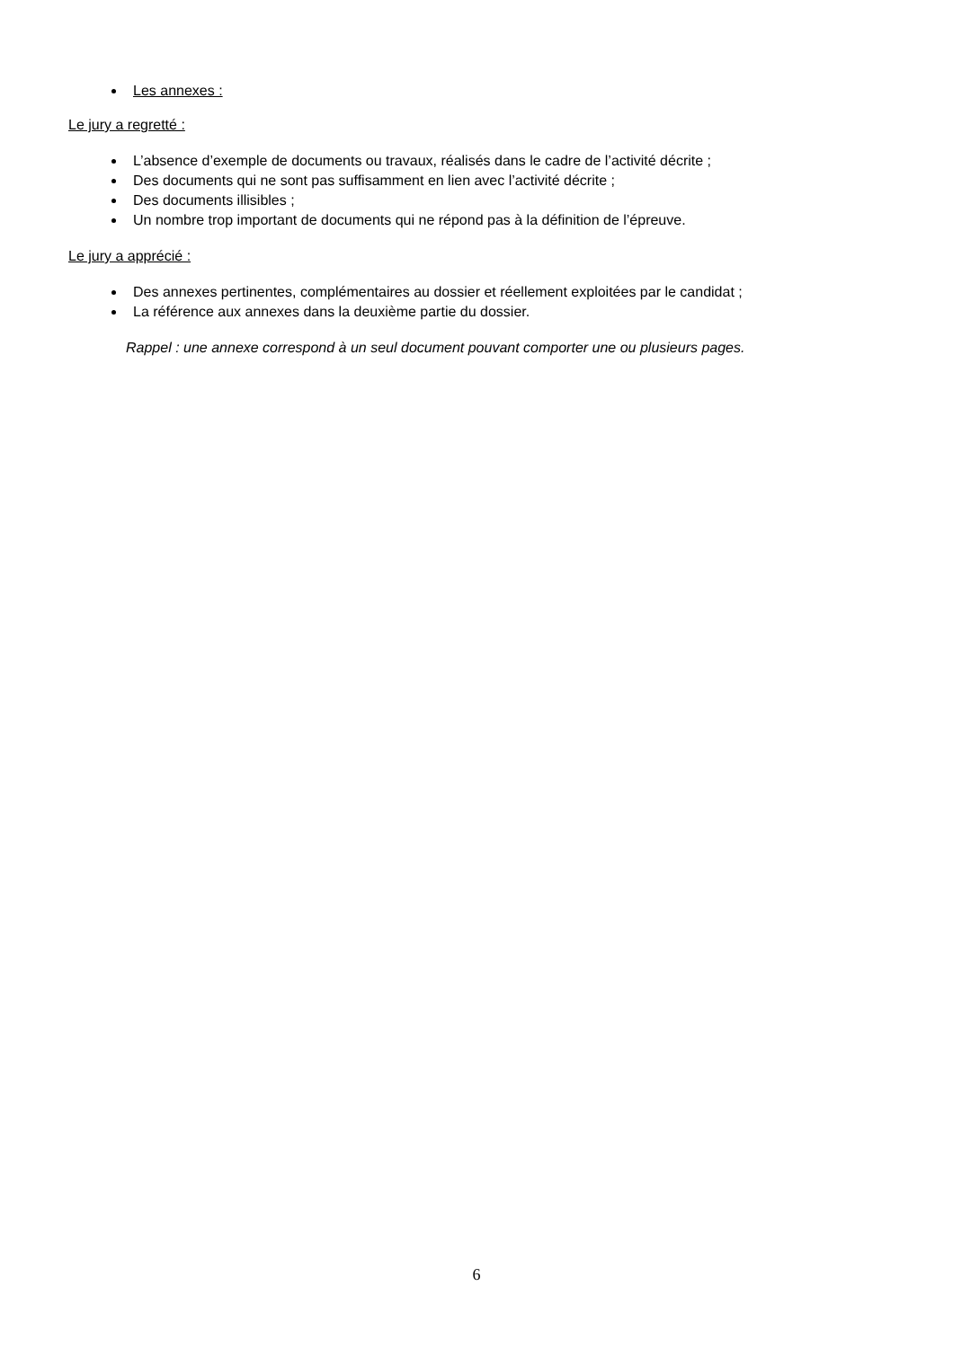Les annexes :
Le jury a regretté :
L’absence d’exemple de documents ou travaux, réalisés dans le cadre de l’activité décrite ;
Des documents qui ne sont pas suffisamment en lien avec l’activité décrite ;
Des documents illisibles ;
Un nombre trop important de documents qui ne répond pas à la définition de l’épreuve.
Le jury a apprécié :
Des annexes pertinentes, complémentaires au dossier et réellement exploitées par le candidat ;
La référence aux annexes dans la deuxième partie du dossier.
Rappel : une annexe correspond à un seul document pouvant comporter une ou plusieurs pages.
6